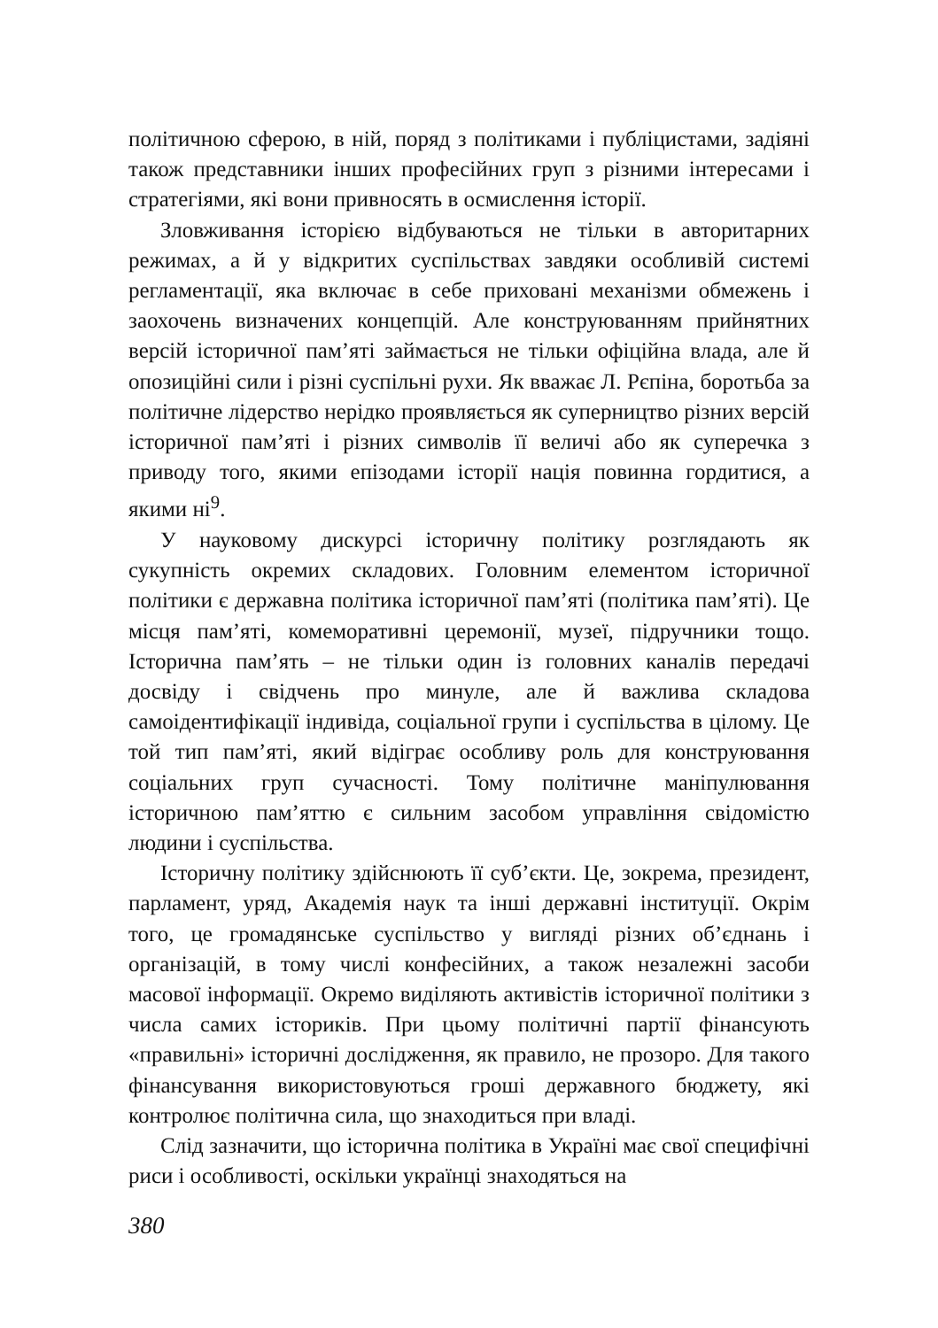політичною сферою, в ній, поряд з політиками і публіцистами, задіяні також представники інших професійних груп з різними інтересами і стратегіями, які вони привносять в осмислення історії.
Зловживання історією відбуваються не тільки в авторитарних режимах, а й у відкритих суспільствах завдяки особливій системі регламентації, яка включає в себе приховані механізми обмежень і заохочень визначених концепцій. Але конструюванням прийнятних версій історичної пам’яті займається не тільки офіційна влада, але й опозиційні сили і різні суспільні рухи. Як вважає Л. Рєпіна, боротьба за політичне лідерство нерідко проявляється як суперництво різних версій історичної пам’яті і різних символів її величі або як суперечка з приводу того, якими епізодами історії нація повинна гордитися, а якими ні<sup>9</sup>.
У науковому дискурсі історичну політику розглядають як сукупність окремих складових. Головним елементом історичної політики є державна політика історичної пам’яті (політика пам’яті). Це місця пам’яті, комеморативні церемонії, музеї, підручники тощо. Історична пам’ять – не тільки один із головних каналів передачі досвіду і свідчень про минуле, але й важлива складова самоідентифікації індивіда, соціальної групи і суспільства в цілому. Це той тип пам’яті, який відіграє особливу роль для конструювання соціальних груп сучасності. Тому політичне маніпулювання історичною пам’яттю є сильним засобом управління свідомістю людини і суспільства.
Історичну політику здійснюють її суб’єкти. Це, зокрема, президент, парламент, уряд, Академія наук та інші державні інституції. Окрім того, це громадянське суспільство у вигляді різних об’єднань і організацій, в тому числі конфесійних, а також незалежні засоби масової інформації. Окремо виділяють активістів історичної політики з числа самих істориків. При цьому політичні партії фінансують «правильні» історичні дослідження, як правило, не прозоро. Для такого фінансування використовуються гроші державного бюджету, які контролює політична сила, що знаходиться при владі.
Слід зазначити, що історична політика в Україні має свої специфічні риси і особливості, оскільки українці знаходяться на
380